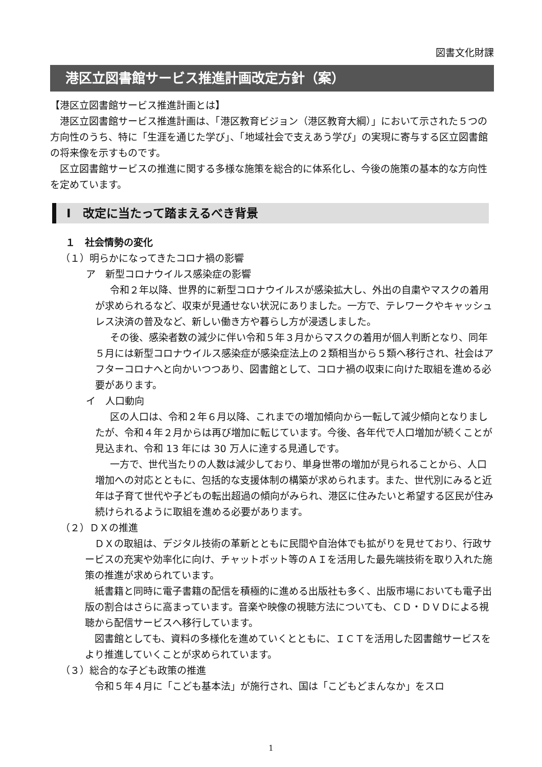図書文化財課
港区立図書館サービス推進計画改定方針（案）
【港区立図書館サービス推進計画とは】
港区立図書館サービス推進計画は、「港区教育ビジョン（港区教育大綱）」において示された５つの方向性のうち、特に「生涯を通じた学び」、「地域社会で支えあう学び」の実現に寄与する区立図書館の将来像を示すものです。
区立図書館サービスの推進に関する多様な施策を総合的に体系化し、今後の施策の基本的な方向性を定めています。
Ⅰ　改定に当たって踏まえるべき背景
１　社会情勢の変化
（１）明らかになってきたコロナ禍の影響
ア　新型コロナウイルス感染症の影響
令和２年以降、世界的に新型コロナウイルスが感染拡大し、外出の自粛やマスクの着用が求められるなど、収束が見通せない状況にありました。一方で、テレワークやキャッシュレス決済の普及など、新しい働き方や暮らし方が浸透しました。
その後、感染者数の減少に伴い令和５年３月からマスクの着用が個人判断となり、同年５月には新型コロナウイルス感染症が感染症法上の２類相当から５類へ移行され、社会はアフターコロナへと向かいつつあり、図書館として、コロナ禍の収束に向けた取組を進める必要があります。
イ　人口動向
区の人口は、令和２年６月以降、これまでの増加傾向から一転して減少傾向となりましたが、令和４年２月からは再び増加に転じています。今後、各年代で人口増加が続くことが見込まれ、令和 13 年には 30 万人に達する見通しです。
一方で、世代当たりの人数は減少しており、単身世帯の増加が見られることから、人口増加への対応とともに、包括的な支援体制の構築が求められます。また、世代別にみると近年は子育て世代や子どもの転出超過の傾向がみられ、港区に住みたいと希望する区民が住み続けられるように取組を進める必要があります。
（２）ＤＸの推進
ＤＸの取組は、デジタル技術の革新とともに民間や自治体でも拡がりを見せており、行政サービスの充実や効率化に向け、チャットボット等のＡＩを活用した最先端技術を取り入れた施策の推進が求められています。
紙書籍と同時に電子書籍の配信を積極的に進める出版社も多く、出版市場においても電子出版の割合はさらに高まっています。音楽や映像の視聴方法についても、ＣＤ・ＤＶＤによる視聴から配信サービスへ移行しています。
図書館としても、資料の多様化を進めていくとともに、ＩＣＴを活用した図書館サービスをより推進していくことが求められています。
（３）総合的な子ども政策の推進
令和５年４月に「こども基本法」が施行され、国は「こどもどまんなか」をスロ
1